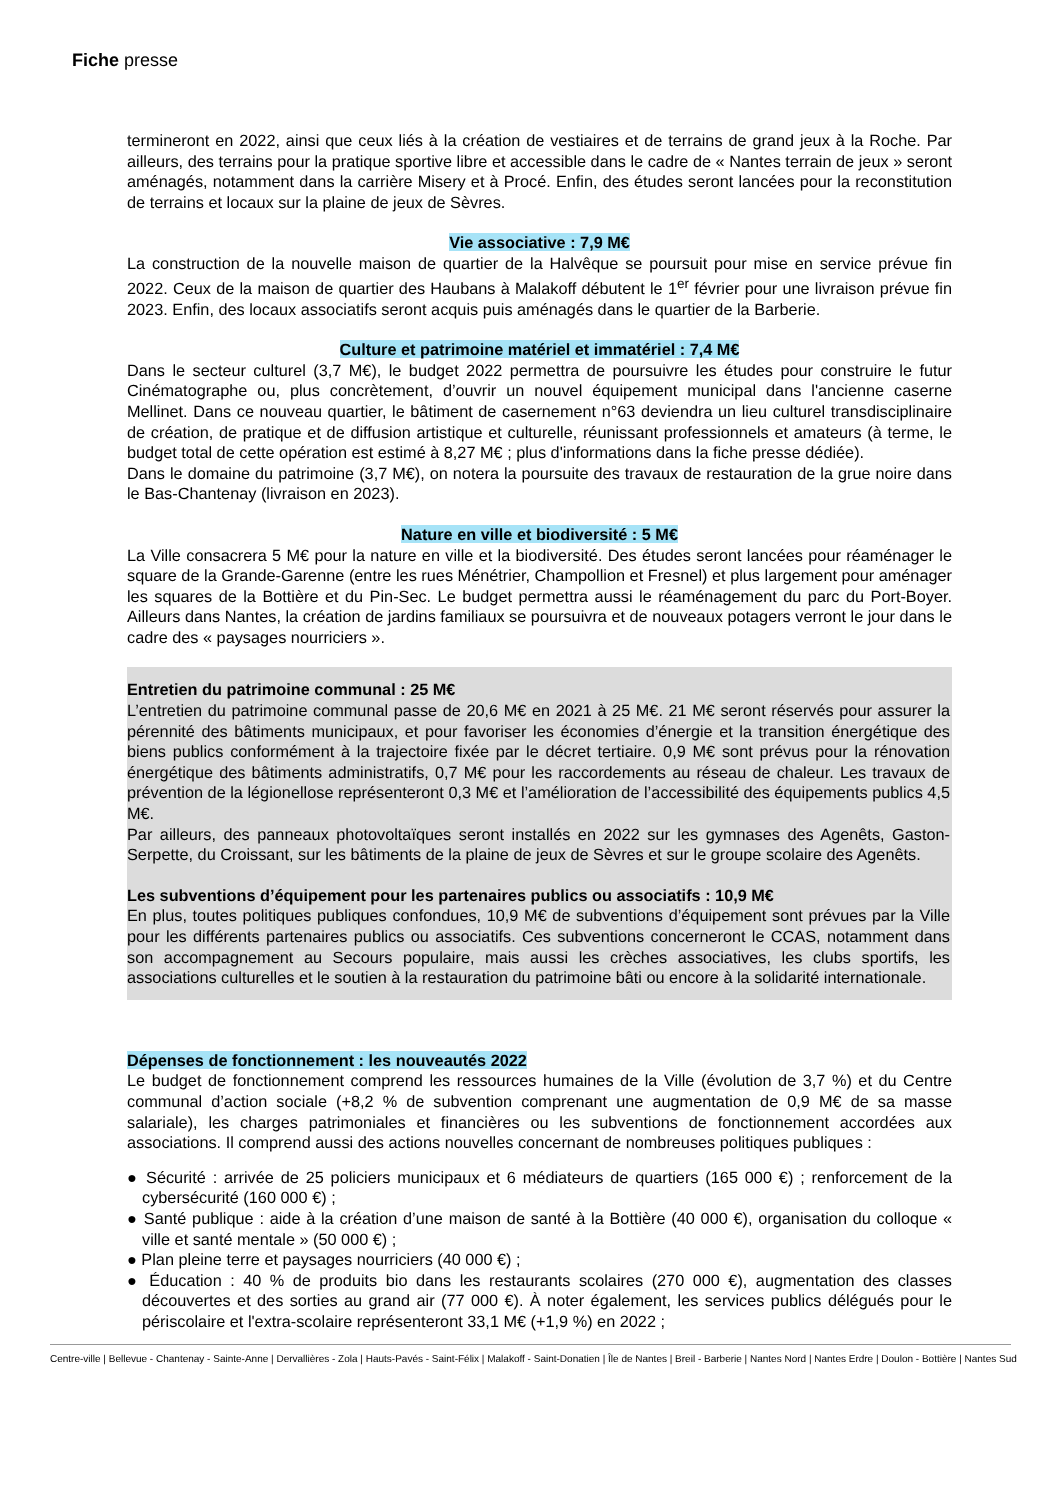Fiche presse
termineront en 2022, ainsi que ceux liés à la création de vestiaires et de terrains de grand jeux à la Roche. Par ailleurs, des terrains pour la pratique sportive libre et accessible dans le cadre de « Nantes terrain de jeux » seront aménagés, notamment dans la carrière Misery et à Procé. Enfin, des études seront lancées pour la reconstitution de terrains et locaux sur la plaine de jeux de Sèvres.
Vie associative : 7,9 M€
La construction de la nouvelle maison de quartier de la Halvêque se poursuit pour mise en service prévue fin 2022. Ceux de la maison de quartier des Haubans à Malakoff débutent le 1<sup>er</sup> février pour une livraison prévue fin 2023. Enfin, des locaux associatifs seront acquis puis aménagés dans le quartier de la Barberie.
Culture et patrimoine matériel et immatériel : 7,4 M€
Dans le secteur culturel (3,7 M€), le budget 2022 permettra de poursuivre les études pour construire le futur Cinématographe ou, plus concrètement, d’ouvrir un nouvel équipement municipal dans l'ancienne caserne Mellinet. Dans ce nouveau quartier, le bâtiment de casernement n°63 deviendra un lieu culturel transdisciplinaire de création, de pratique et de diffusion artistique et culturelle, réunissant professionnels et amateurs (à terme, le budget total de cette opération est estimé à 8,27 M€ ; plus d'informations dans la fiche presse dédiée).
Dans le domaine du patrimoine (3,7 M€), on notera la poursuite des travaux de restauration de la grue noire dans le Bas-Chantenay (livraison en 2023).
Nature en ville et biodiversité : 5 M€
La Ville consacrera 5 M€ pour la nature en ville et la biodiversité. Des études seront lancées pour réaménager le square de la Grande-Garenne (entre les rues Ménétrier, Champollion et Fresnel) et plus largement pour aménager les squares de la Bottière et du Pin-Sec. Le budget permettra aussi le réaménagement du parc du Port-Boyer. Ailleurs dans Nantes, la création de jardins familiaux se poursuivra et de nouveaux potagers verront le jour dans le cadre des « paysages nourriciers ».
Entretien du patrimoine communal : 25 M€
L’entretien du patrimoine communal passe de 20,6 M€ en 2021 à 25 M€. 21 M€ seront réservés pour assurer la pérennité des bâtiments municipaux, et pour favoriser les économies d’énergie et la transition énergétique des biens publics conformément à la trajectoire fixée par le décret tertiaire. 0,9 M€ sont prévus pour la rénovation énergétique des bâtiments administratifs, 0,7 M€ pour les raccordements au réseau de chaleur. Les travaux de prévention de la légionellose représenteront 0,3 M€ et l’amélioration de l’accessibilité des équipements publics 4,5 M€.
Par ailleurs, des panneaux photovoltaïques seront installés en 2022 sur les gymnases des Agenêts, Gaston-Serpette, du Croissant, sur les bâtiments de la plaine de jeux de Sèvres et sur le groupe scolaire des Agenêts.
Les subventions d’équipement pour les partenaires publics ou associatifs : 10,9 M€
En plus, toutes politiques publiques confondues, 10,9 M€ de subventions d’équipement sont prévues par la Ville pour les différents partenaires publics ou associatifs. Ces subventions concerneront le CCAS, notamment dans son accompagnement au Secours populaire, mais aussi les crèches associatives, les clubs sportifs, les associations culturelles et le soutien à la restauration du patrimoine bâti ou encore à la solidarité internationale.
Dépenses de fonctionnement : les nouveautés 2022
Le budget de fonctionnement comprend les ressources humaines de la Ville (évolution de 3,7 %) et du Centre communal d’action sociale (+8,2 % de subvention comprenant une augmentation de 0,9 M€ de sa masse salariale), les charges patrimoniales et financières ou les subventions de fonctionnement accordées aux associations. Il comprend aussi des actions nouvelles concernant de nombreuses politiques publiques :
● Sécurité : arrivée de 25 policiers municipaux et 6 médiateurs de quartiers (165 000 €) ; renforcement de la cybersécurité (160 000 €) ;
● Santé publique : aide à la création d’une maison de santé à la Bottière (40 000 €), organisation du colloque « ville et santé mentale » (50 000 €) ;
● Plan pleine terre et paysages nourriciers (40 000 €) ;
● Éducation : 40 % de produits bio dans les restaurants scolaires (270 000 €), augmentation des classes découvertes et des sorties au grand air (77 000 €). À noter également, les services publics délégués pour le périscolaire et l'extra-scolaire représenteront 33,1 M€ (+1,9 %) en 2022 ;
Centre-ville | Bellevue - Chantenay - Sainte-Anne | Dervallières - Zola | Hauts-Pavés - Saint-Félix | Malakoff - Saint-Donatien | Île de Nantes | Breil - Barberie | Nantes Nord | Nantes Erdre | Doulon - Bottière | Nantes Sud